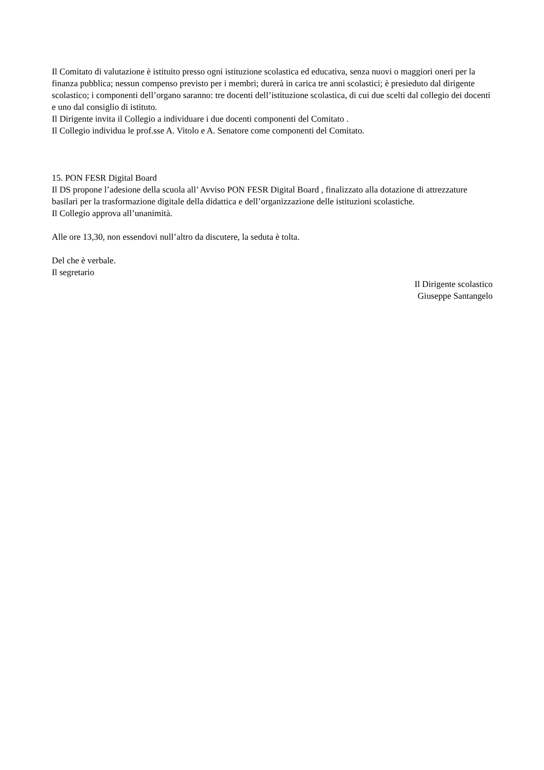Il Comitato di valutazione è istituito presso ogni istituzione scolastica ed educativa, senza nuovi o maggiori oneri per la finanza pubblica; nessun compenso previsto per i membri; durerà in carica tre anni scolastici; è presieduto dal dirigente scolastico; i componenti dell’organo saranno: tre docenti dell’istituzione scolastica, di cui due scelti dal collegio dei docenti e uno dal consiglio di istituto.
Il Dirigente invita il Collegio a individuare i due docenti componenti del Comitato .
Il Collegio individua le prof.sse A. Vitolo e A. Senatore come componenti del Comitato.
15. PON FESR Digital Board
Il DS propone l’adesione della scuola all’ Avviso PON FESR Digital Board , finalizzato alla dotazione di attrezzature basilari per la trasformazione digitale della didattica e dell’organizzazione delle istituzioni scolastiche.
Il Collegio approva all’unanimità.
Alle ore 13,30, non essendovi null’altro da discutere, la seduta è tolta.
Del che è verbale.
Il segretario
Il Dirigente scolastico
Giuseppe Santangelo